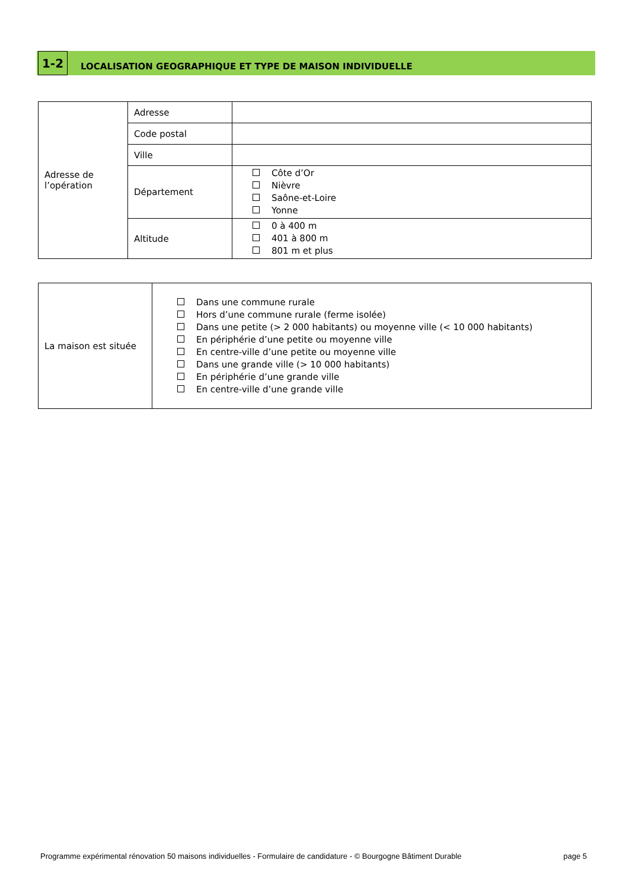1-2
LOCALISATION GEOGRAPHIQUE ET TYPE DE MAISON INDIVIDUELLE
| Adresse de l’opération | Adresse | |
| | Code postal | |
| | Ville | |
| | Département | Côte d’Or Nièvre Saône-et-Loire Yonne |
| | Altitude | 0 à 400 m 401 à 800 m 801 m et plus |
| La maison est située | Dans une commune rurale Hors d’une commune rurale (ferme isolée) Dans une petite (> 2 000 habitants) ou moyenne ville (< 10 000 habitants) En périphérie d’une petite ou moyenne ville En centre-ville d’une petite ou moyenne ville Dans une grande ville (> 10 000 habitants) En périphérie d’une grande ville En centre-ville d’une grande ville |
Programme expérimental rénovation 50 maisons individuelles - Formulaire de candidature - © Bourgogne Bâtiment Durable page 5